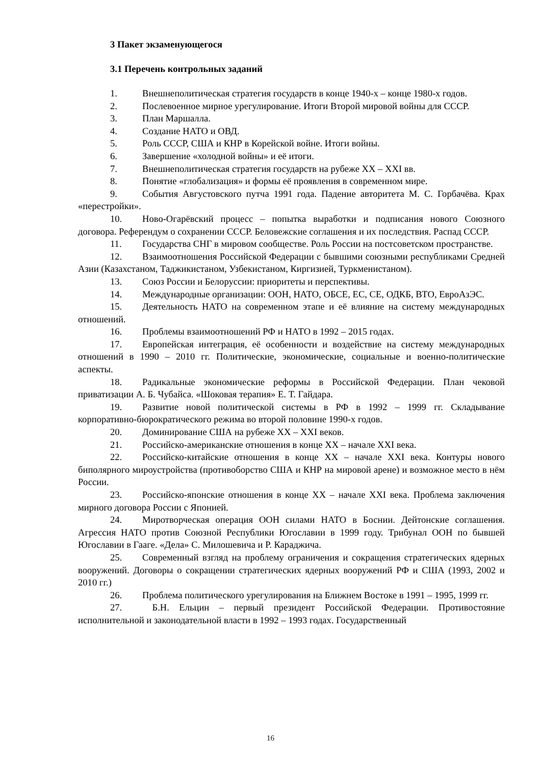3 Пакет экзаменующегося
3.1 Перечень контрольных заданий
1. Внешнеполитическая стратегия государств в конце 1940-х – конце 1980-х годов.
2. Послевоенное мирное урегулирование. Итоги Второй мировой войны для СССР.
3. План Маршалла.
4. Создание НАТО и ОВД.
5. Роль СССР, США и КНР в Корейской войне. Итоги войны.
6. Завершение «холодной войны» и её итоги.
7. Внешнеполитическая стратегия государств на рубеже XX – XXI вв.
8. Понятие «глобализация» и формы её проявления в современном мире.
9. События Августовского путча 1991 года. Падение авторитета М. С. Горбачёва. Крах «перестройки».
10. Ново-Огарёвский процесс – попытка выработки и подписания нового Союзного договора. Референдум о сохранении СССР. Беловежские соглашения и их последствия. Распад СССР.
11. Государства СНГ в мировом сообществе. Роль России на постсоветском пространстве.
12. Взаимоотношения Российской Федерации с бывшими союзными республиками Средней Азии (Казахстаном, Таджикистаном, Узбекистаном, Киргизией, Туркменистаном).
13. Союз России и Белоруссии: приоритеты и перспективы.
14. Международные организации: ООН, НАТО, ОБСЕ, ЕС, СЕ, ОДКБ, ВТО, ЕвроАзЭС.
15. Деятельность НАТО на современном этапе и её влияние на систему международных отношений.
16. Проблемы взаимоотношений РФ и НАТО в 1992 – 2015 годах.
17. Европейская интеграция, её особенности и воздействие на систему международных отношений в 1990 – 2010 гг. Политические, экономические, социальные и военно-политические аспекты.
18. Радикальные экономические реформы в Российской Федерации. План чековой приватизации А. Б. Чубайса. «Шоковая терапия» Е. Т. Гайдара.
19. Развитие новой политической системы в РФ в 1992 – 1999 гг. Складывание корпоративно-бюрократического режима во второй половине 1990-х годов.
20. Доминирование США на рубеже XX – XXI веков.
21. Российско-американские отношения в конце XX – начале XXI века.
22. Российско-китайские отношения в конце XX – начале XXI века. Контуры нового биполярного мироустройства (противоборство США и КНР на мировой арене) и возможное место в нём России.
23. Российско-японские отношения в конце XX – начале XXI века. Проблема заключения мирного договора России с Японией.
24. Миротворческая операция ООН силами НАТО в Боснии. Дейтонские соглашения. Агрессия НАТО против Союзной Республики Югославии в 1999 году. Трибунал ООН по бывшей Югославии в Гааге. «Дела» С. Милошевича и Р. Караджича.
25. Современный взгляд на проблему ограничения и сокращения стратегических ядерных вооружений. Договоры о сокращении стратегических ядерных вооружений РФ и США (1993, 2002 и 2010 гг.)
26. Проблема политического урегулирования на Ближнем Востоке в 1991 – 1995, 1999 гг.
27. Б.Н. Ельцин – первый президент Российской Федерации. Противостояние исполнительной и законодательной власти в 1992 – 1993 годах. Государственный
16